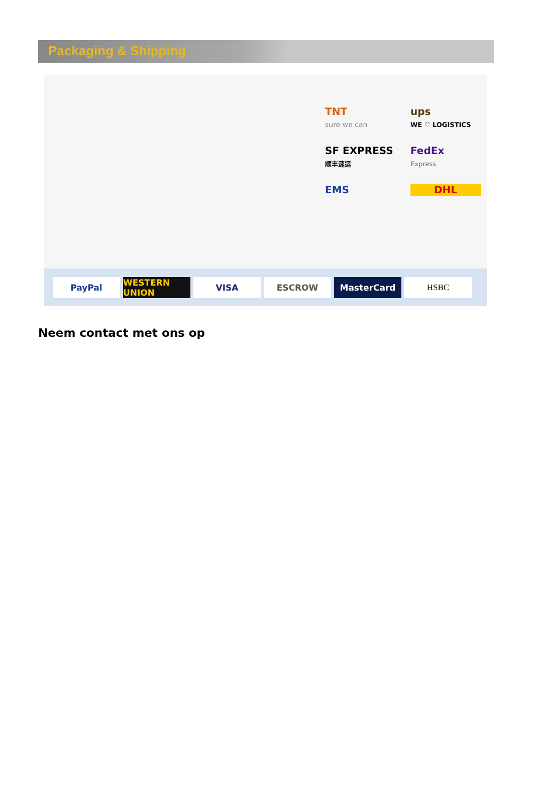Packaging & Shipping
TNT
sure we can
ups
WE ♡ LOGISTICS
SF EXPRESS
顺丰速运
FedEx
Express
EMS
DHL
PayPal WESTERN UNION VISA ESCROW MasterCard HSBC
Neem contact met ons op